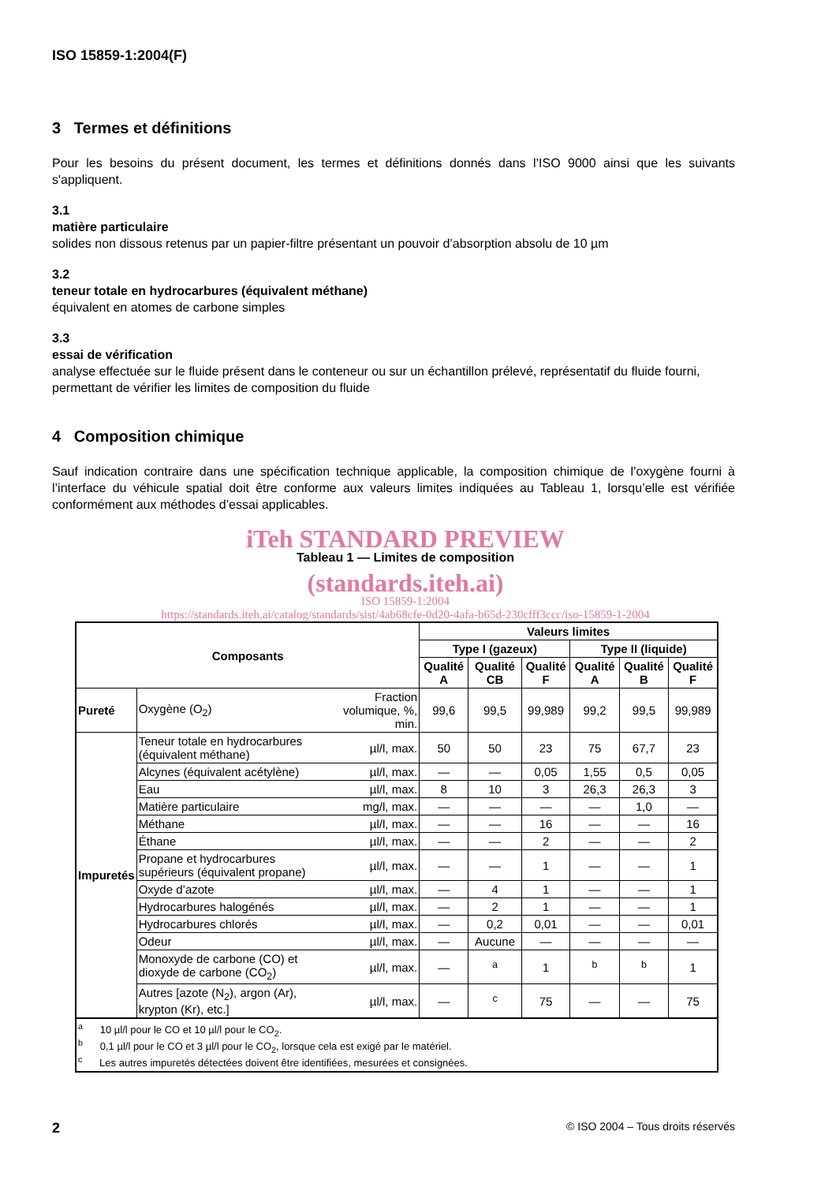ISO 15859-1:2004(F)
3 Termes et définitions
Pour les besoins du présent document, les termes et définitions donnés dans l’ISO 9000 ainsi que les suivants s'appliquent.
3.1
matière particulaire
solides non dissous retenus par un papier-filtre présentant un pouvoir d’absorption absolu de 10 µm
3.2
teneur totale en hydrocarbures (équivalent méthane)
équivalent en atomes de carbone simples
3.3
essai de vérification
analyse effectuée sur le fluide présent dans le conteneur ou sur un échantillon prélevé, représentatif du fluide fourni, permettant de vérifier les limites de composition du fluide
4 Composition chimique
Sauf indication contraire dans une spécification technique applicable, la composition chimique de l’oxygène fourni à l’interface du véhicule spatial doit être conforme aux valeurs limites indiquées au Tableau 1, lorsqu’elle est vérifiée conformément aux méthodes d’essai applicables.
iTeh STANDARD PREVIEW
Tableau 1 — Limites de composition
(standards.iteh.ai)
ISO 15859-1:2004
https://standards.iteh.ai/catalog/standards/sist/4ab68cfe-0d20-4afa-b65d-230cfff3ccc/iso-15859-1-2004
| Composants | | | Valeurs limites | | | | | |
| --- | --- | --- | --- | --- | --- | --- | --- | --- |
| | | | Type I (gazeux) | | | Type II (liquide) | | |
| | | | Qualité A | Qualité CB | Qualité F | Qualité A | Qualité B | Qualité F |
| Pureté | Oxygène (O<sub>2</sub>) | Fraction volumique, %, min. | 99,6 | 99,5 | 99,989 | 99,2 | 99,5 | 99,989 |
| Impuretés | Teneur totale en hydrocarbures (équivalent méthane) | µl/l, max. | 50 | 50 | 23 | 75 | 67,7 | 23 |
| | Alcynes (équivalent acétylène) | µl/l, max. | — | — | 0,05 | 1,55 | 0,5 | 0,05 |
| | Eau | µl/l, max. | 8 | 10 | 3 | 26,3 | 26,3 | 3 |
| | Matière particulaire | mg/l, max. | — | — | — | — | 1,0 | — |
| | Méthane | µl/l, max. | — | — | 16 | — | — | 16 |
| | Éthane | µl/l, max. | — | — | 2 | — | — | 2 |
| | Propane et hydrocarbures supérieurs (équivalent propane) | µl/l, max. | — | — | 1 | — | — | 1 |
| | Oxyde d’azote | µl/l, max. | — | 4 | 1 | — | — | 1 |
| | Hydrocarbures halogénés | µl/l, max. | — | 2 | 1 | — | — | 1 |
| | Hydrocarbures chlorés | µl/l, max. | — | 0,2 | 0,01 | — | — | 0,01 |
| | Odeur | µl/l, max. | — | Aucune | — | — | — | — |
| | Monoxyde de carbone (CO) et dioxyde de carbone (CO<sub>2</sub>) | µl/l, max. | — | <sup>a</sup> | 1 | <sup>b</sup> | <sup>b</sup> | 1 |
| | Autres [azote (N<sub>2</sub>), argon (Ar), krypton (Kr), etc.] | µl/l, max. | — | <sup>c</sup> | 75 | — | — | 75 |
| <sup>a</sup> 10 µl/l pour le CO et 10 µl/l pour le CO<sub>2</sub>. <sup>b</sup> 0,1 µl/l pour le CO et 3 µl/l pour le CO<sub>2</sub>, lorsque cela est exigé par le matériel. <sup>c</sup> Les autres impuretés détectées doivent être identifiées, mesurées et consignées. | | | | | | | | |
2 © ISO 2004 – Tous droits réservés